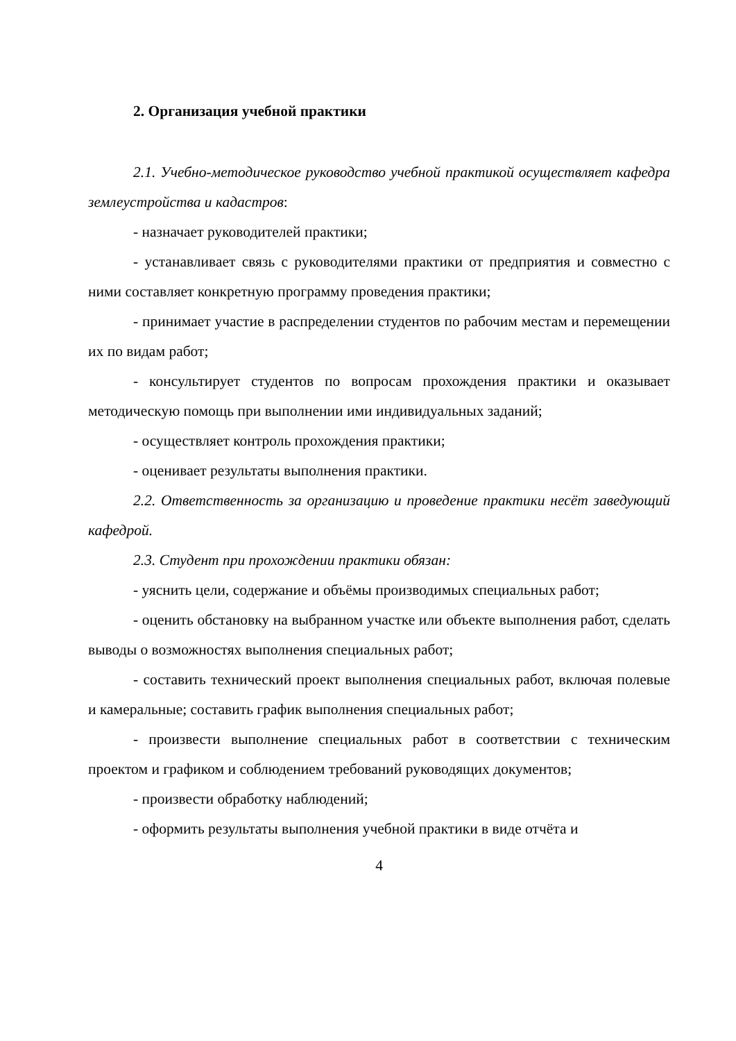2. Организация учебной практики
2.1. Учебно-методическое руководство учебной практикой осуществляет кафедра землеустройства и кадастров:
- назначает руководителей практики;
- устанавливает связь с руководителями практики от предприятия и совместно с ними составляет конкретную программу проведения практики;
- принимает участие в распределении студентов по рабочим местам и перемещении их по видам работ;
- консультирует студентов по вопросам прохождения практики и оказывает методическую помощь при выполнении ими индивидуальных заданий;
- осуществляет контроль прохождения практики;
- оценивает результаты выполнения практики.
2.2. Ответственность за организацию и проведение практики несёт заведующий кафедрой.
2.3. Студент при прохождении практики обязан:
- уяснить цели, содержание и объёмы производимых специальных работ;
- оценить обстановку на выбранном участке или объекте выполнения работ, сделать выводы о возможностях выполнения специальных работ;
- составить технический проект выполнения специальных работ, включая полевые и камеральные; составить график выполнения специальных работ;
- произвести выполнение специальных работ в соответствии с техническим проектом и графиком и соблюдением требований руководящих документов;
- произвести обработку наблюдений;
- оформить результаты выполнения учебной практики в виде отчёта и
4